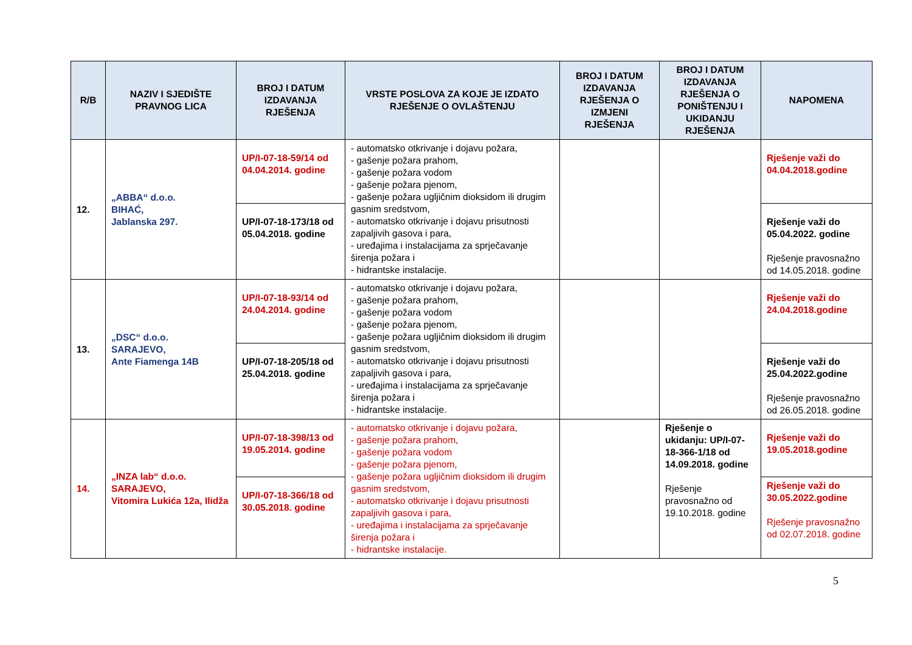| R/B | NAZIV I SJEDIŠTE PRAVNOG LICA | BROJ I DATUM IZDAVANJA RJEŠENJA | VRSTE POSLOVA ZA KOJE JE IZDATO RJEŠENJE O OVLAŠTENJU | BROJ I DATUM IZDAVANJA RJEŠENJA O IZMJENI RJEŠENJA | BROJ I DATUM IZDAVANJA RJEŠENJA O PONIŠTENJU I UKIDANJU RJEŠENJA | NAPOMENA |
| --- | --- | --- | --- | --- | --- | --- |
| 12. | „ABBA“ d.o.o. BIHAĆ, Jablanska 297. | UP/I-07-18-59/14 od 04.04.2014. godine | - automatsko otkrivanje i dojavu požara, - gašenje požara prahom, - gašenje požara vodom - gašenje požara pjenom, - gašenje požara ugljičnim dioksidom ili drugim gasnim sredstvom, - automatsko otkrivanje i dojavu prisutnosti zapaljivih gasova i para, - uređajima i instalacijama za sprječavanje širenja požara i - hidrantske instalacije. | | | Rješenje važi do 04.04.2018.godine |
| | | UP/I-07-18-173/18 od 05.04.2018. godine | | | | Rješenje važi do 05.04.2022. godine Rješenje pravosnažno od 14.05.2018. godine |
| 13. | „DSC“ d.o.o. SARAJEVO, Ante Fiamenga 14B | UP/I-07-18-93/14 od 24.04.2014. godine | - automatsko otkrivanje i dojavu požara, - gašenje požara prahom, - gašenje požara vodom - gašenje požara pjenom, - gašenje požara ugljičnim dioksidom ili drugim gasnim sredstvom, - automatsko otkrivanje i dojavu prisutnosti zapaljivih gasova i para, - uređajima i instalacijama za sprječavanje širenja požara i - hidrantske instalacije. | | | Rješenje važi do 24.04.2018.godine |
| | | UP/I-07-18-205/18 od 25.04.2018. godine | | | | Rješenje važi do 25.04.2022.godine Rješenje pravosnažno od 26.05.2018. godine |
| 14. | „INZA lab“ d.o.o. SARAJEVO, Vitomira Lukića 12a, Ilidža | UP/I-07-18-398/13 od 19.05.2014. godine | - automatsko otkrivanje i dojavu požara, - gašenje požara prahom, - gašenje požara vodom - gašenje požara pjenom, - gašenje požara ugljičnim dioksidom ili drugim gasnim sredstvom, - automatsko otkrivanje i dojavu prisutnosti zapaljivih gasova i para, - uređajima i instalacijama za sprječavanje širenja požara i - hidrantske instalacije. | | Rješenje o ukidanju: UP/I-07-18-366-1/18 od 14.09.2018. godine Rješenje pravosnažno od 19.10.2018. godine | Rješenje važi do 19.05.2018.godine |
| | | UP/I-07-18-366/18 od 30.05.2018. godine | | | | Rješenje važi do 30.05.2022.godine Rješenje pravosnažno od 02.07.2018. godine |
5